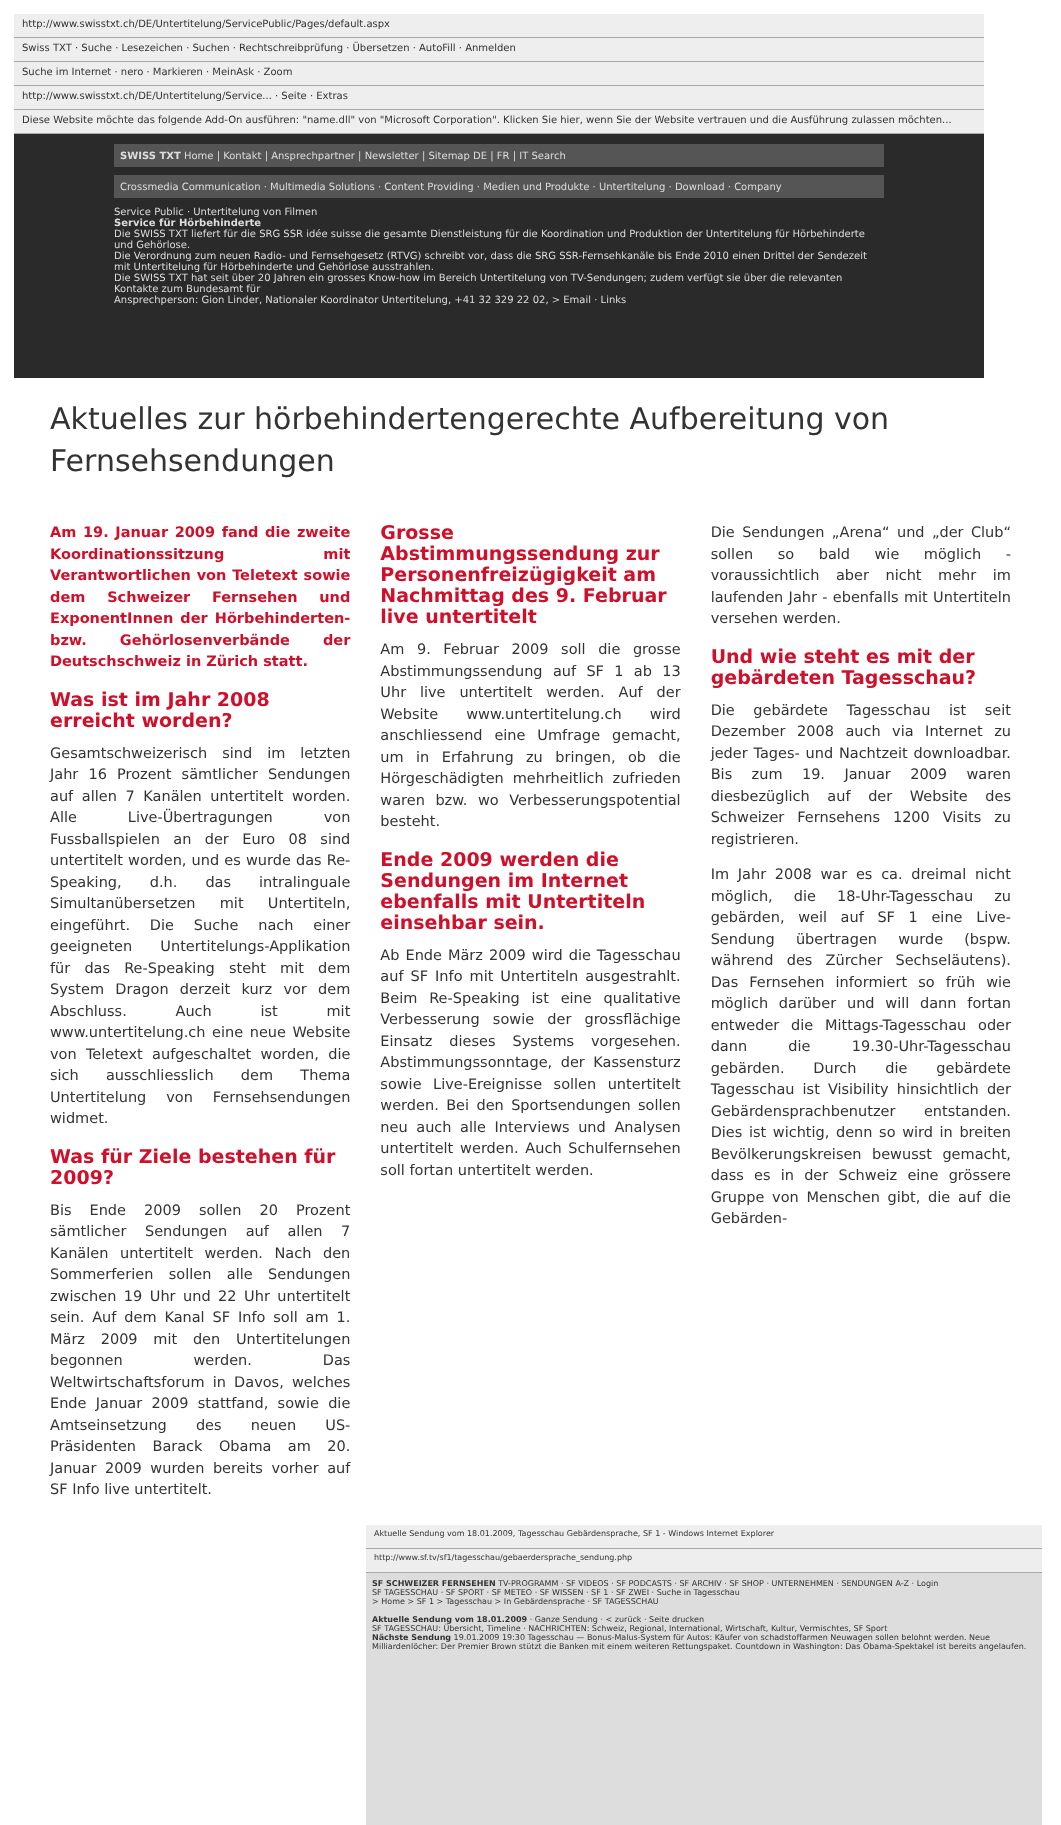http://www.swisstxt.ch/DE/Untertitelung/ServicePublic/Pages/default.aspx
Swiss TXT · Suche · Lesezeichen · Suchen · Rechtschreibprüfung · Übersetzen · AutoFill · Anmelden
Suche im Internet · nero · Markieren · MeinAsk · Zoom
http://www.swisstxt.ch/DE/Untertitelung/Service... · Seite · Extras
Diese Website möchte das folgende Add-On ausführen: "name.dll" von "Microsoft Corporation". Klicken Sie hier, wenn Sie der Website vertrauen und die Ausführung zulassen möchten...
SWISS TXT Home | Kontakt | Ansprechpartner | Newsletter | Sitemap DE | FR | IT Search
Crossmedia Communication · Multimedia Solutions · Content Providing · Medien und Produkte · Untertitelung · Download · Company
Service Public · Untertitelung von Filmen
Service für Hörbehinderte
Die SWISS TXT liefert für die SRG SSR idée suisse die gesamte Dienstleistung für die Koordination und Produktion der Untertitelung für Hörbehinderte und Gehörlose.
Die Verordnung zum neuen Radio- und Fernsehgesetz (RTVG) schreibt vor, dass die SRG SSR-Fernsehkanäle bis Ende 2010 einen Drittel der Sendezeit mit Untertitelung für Hörbehinderte und Gehörlose ausstrahlen.
Die SWISS TXT hat seit über 20 Jahren ein grosses Know-how im Bereich Untertitelung von TV-Sendungen; zudem verfügt sie über die relevanten Kontakte zum Bundesamt für
Ansprechperson: Gion Linder, Nationaler Koordinator Untertitelung, +41 32 329 22 02, > Email · Links
Aktuelles zur hörbehindertengerechte Aufbereitung von Fernsehsendungen
Am 19. Januar 2009 fand die zweite Koordinationssitzung mit Verantwortlichen von Teletext sowie dem Schweizer Fernsehen und ExponentInnen der Hörbehinderten- bzw. Gehörlosenverbände der Deutschschweiz in Zürich statt.
Was ist im Jahr 2008 erreicht worden?
Gesamtschweizerisch sind im letzten Jahr 16 Prozent sämtlicher Sendungen auf allen 7 Kanälen untertitelt worden. Alle Live-Übertragungen von Fussballspielen an der Euro 08 sind untertitelt worden, und es wurde das Re-Speaking, d.h. das intralinguale Simultanübersetzen mit Untertiteln, eingeführt. Die Suche nach einer geeigneten Untertitelungs-Applikation für das Re-Speaking steht mit dem System Dragon derzeit kurz vor dem Abschluss. Auch ist mit www.untertitelung.ch eine neue Website von Teletext aufgeschaltet worden, die sich ausschliesslich dem Thema Untertitelung von Fernsehsendungen widmet.
Was für Ziele bestehen für 2009?
Bis Ende 2009 sollen 20 Prozent sämtlicher Sendungen auf allen 7 Kanälen untertitelt werden. Nach den Sommerferien sollen alle Sendungen zwischen 19 Uhr und 22 Uhr untertitelt sein. Auf dem Kanal SF Info soll am 1. März 2009 mit den Untertitelungen begonnen werden. Das Weltwirtschaftsforum in Davos, welches Ende Januar 2009 stattfand, sowie die Amtseinsetzung des neuen US-Präsidenten Barack Obama am 20. Januar 2009 wurden bereits vorher auf SF Info live untertitelt.
Grosse Abstimmungssendung zur Personenfreizügigkeit am Nachmittag des 9. Februar live untertitelt
Am 9. Februar 2009 soll die grosse Abstimmungssendung auf SF 1 ab 13 Uhr live untertitelt werden. Auf der Website www.untertitelung.ch wird anschliessend eine Umfrage gemacht, um in Erfahrung zu bringen, ob die Hörgeschädigten mehrheitlich zufrieden waren bzw. wo Verbesserungspotential besteht.
Ende 2009 werden die Sendungen im Internet ebenfalls mit Untertiteln einsehbar sein.
Ab Ende März 2009 wird die Tagesschau auf SF Info mit Untertiteln ausgestrahlt. Beim Re-Speaking ist eine qualitative Verbesserung sowie der grossflächige Einsatz dieses Systems vorgesehen. Abstimmungssonntage, der Kassensturz sowie Live-Ereignisse sollen untertitelt werden. Bei den Sportsendungen sollen neu auch alle Interviews und Analysen untertitelt werden. Auch Schulfernsehen soll fortan untertitelt werden.
Die Sendungen „Arena“ und „der Club“ sollen so bald wie möglich - voraussichtlich aber nicht mehr im laufenden Jahr - ebenfalls mit Untertiteln versehen werden.
Und wie steht es mit der gebärdeten Tagesschau?
Die gebärdete Tagesschau ist seit Dezember 2008 auch via Internet zu jeder Tages- und Nachtzeit downloadbar. Bis zum 19. Januar 2009 waren diesbezüglich auf der Website des Schweizer Fernsehens 1200 Visits zu registrieren.
Im Jahr 2008 war es ca. dreimal nicht möglich, die 18-Uhr-Tagesschau zu gebärden, weil auf SF 1 eine Live-Sendung übertragen wurde (bspw. während des Zürcher Sechseläutens). Das Fernsehen informiert so früh wie möglich darüber und will dann fortan entweder die Mittags-Tagesschau oder dann die 19.30-Uhr-Tagesschau gebärden. Durch die gebärdete Tagesschau ist Visibility hinsichtlich der Gebärdensprachbenutzer entstanden. Dies ist wichtig, denn so wird in breiten Bevölkerungskreisen bewusst gemacht, dass es in der Schweiz eine grössere Gruppe von Menschen gibt, die auf die Gebärden-
Aktuelle Sendung vom 18.01.2009, Tagesschau Gebärdensprache, SF 1 - Windows Internet Explorer
http://www.sf.tv/sf1/tagesschau/gebaerdersprache_sendung.php
SF SCHWEIZER FERNSEHEN TV-PROGRAMM · SF VIDEOS · SF PODCASTS · SF ARCHIV · SF SHOP · UNTERNEHMEN · SENDUNGEN A-Z · Login
SF TAGESSCHAU · SF SPORT · SF METEO · SF WISSEN · SF 1 · SF ZWEI · Suche in Tagesschau
> Home > SF 1 > Tagesschau > In Gebärdensprache · SF TAGESSCHAU
Aktuelle Sendung vom 18.01.2009 · Ganze Sendung · < zurück · Seite drucken
SF TAGESSCHAU: Übersicht, Timeline · NACHRICHTEN: Schweiz, Regional, International, Wirtschaft, Kultur, Vermischtes, SF Sport
Nächste Sendung 19.01.2009 19:30 Tagesschau — Bonus-Malus-System für Autos: Käufer von schadstoffarmen Neuwagen sollen belohnt werden. Neue Milliardenlöcher: Der Premier Brown stützt die Banken mit einem weiteren Rettungspaket. Countdown in Washington: Das Obama-Spektakel ist bereits angelaufen.